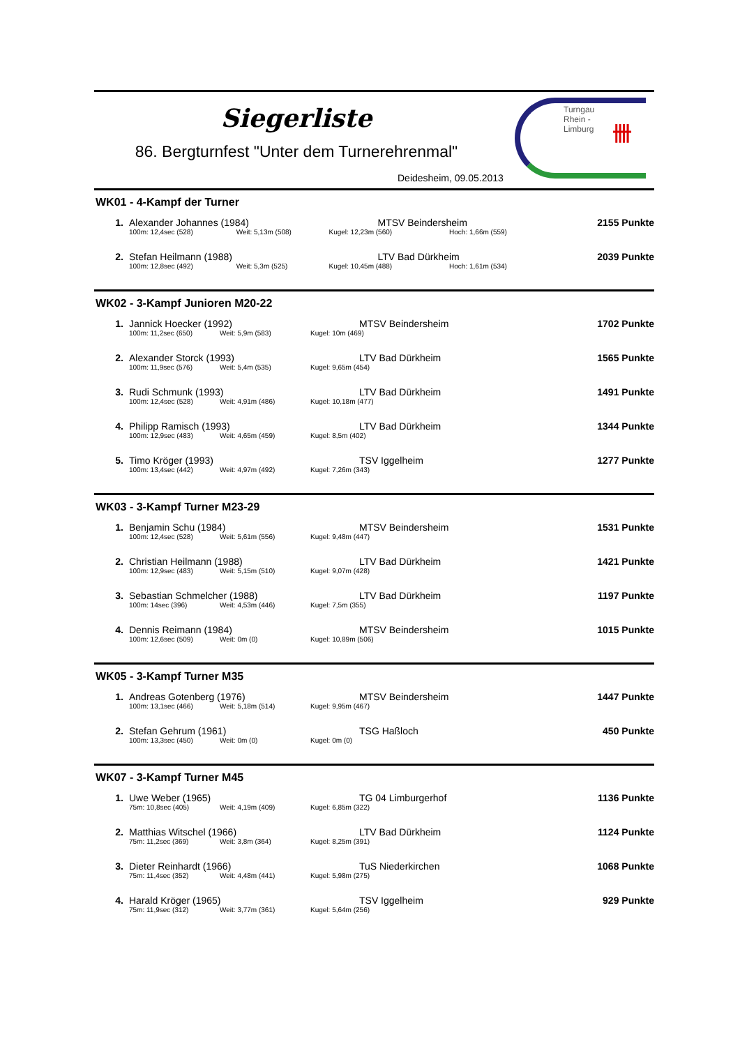Siegerliste
86. Bergturnfest "Unter dem Turnerehrenmal"
Deidesheim, 09.05.2013
Turngau
Rhein -
Limburg
卌
WK01 - 4-Kampf der Turner
| 1. | Alexander Johannes (1984) | | MTSV Beindersheim | | 2155 Punkte |
| | 100m: 12,4sec (528) | Weit: 5,13m (508) | Kugel: 12,23m (560) | Hoch: 1,66m (559) | |
| 2. | Stefan Heilmann (1988) | | LTV Bad Dürkheim | | 2039 Punkte |
| | 100m: 12,8sec (492) | Weit: 5,3m (525) | Kugel: 10,45m (488) | Hoch: 1,61m (534) | |
WK02 - 3-Kampf Junioren M20-22
| 1. | Jannick Hoecker (1992) | | MTSV Beindersheim | | 1702 Punkte |
| | 100m: 11,2sec (650) | Weit: 5,9m (583) | Kugel: 10m (469) | | |
| 2. | Alexander Storck (1993) | | LTV Bad Dürkheim | | 1565 Punkte |
| | 100m: 11,9sec (576) | Weit: 5,4m (535) | Kugel: 9,65m (454) | | |
| 3. | Rudi Schmunk (1993) | | LTV Bad Dürkheim | | 1491 Punkte |
| | 100m: 12,4sec (528) | Weit: 4,91m (486) | Kugel: 10,18m (477) | | |
| 4. | Philipp Ramisch (1993) | | LTV Bad Dürkheim | | 1344 Punkte |
| | 100m: 12,9sec (483) | Weit: 4,65m (459) | Kugel: 8,5m (402) | | |
| 5. | Timo Kröger (1993) | | TSV Iggelheim | | 1277 Punkte |
| | 100m: 13,4sec (442) | Weit: 4,97m (492) | Kugel: 7,26m (343) | | |
WK03 - 3-Kampf Turner M23-29
| 1. | Benjamin Schu (1984) | | MTSV Beindersheim | | 1531 Punkte |
| | 100m: 12,4sec (528) | Weit: 5,61m (556) | Kugel: 9,48m (447) | | |
| 2. | Christian Heilmann (1988) | | LTV Bad Dürkheim | | 1421 Punkte |
| | 100m: 12,9sec (483) | Weit: 5,15m (510) | Kugel: 9,07m (428) | | |
| 3. | Sebastian Schmelcher (1988) | | LTV Bad Dürkheim | | 1197 Punkte |
| | 100m: 14sec (396) | Weit: 4,53m (446) | Kugel: 7,5m (355) | | |
| 4. | Dennis Reimann (1984) | | MTSV Beindersheim | | 1015 Punkte |
| | 100m: 12,6sec (509) | Weit: 0m (0) | Kugel: 10,89m (506) | | |
WK05 - 3-Kampf Turner M35
| 1. | Andreas Gotenberg (1976) | | MTSV Beindersheim | | 1447 Punkte |
| | 100m: 13,1sec (466) | Weit: 5,18m (514) | Kugel: 9,95m (467) | | |
| 2. | Stefan Gehrum (1961) | | TSG Haßloch | | 450 Punkte |
| | 100m: 13,3sec (450) | Weit: 0m (0) | Kugel: 0m (0) | | |
WK07 - 3-Kampf Turner M45
| 1. | Uwe Weber (1965) | | TG 04 Limburgerhof | | 1136 Punkte |
| | 75m: 10,8sec (405) | Weit: 4,19m (409) | Kugel: 6,85m (322) | | |
| 2. | Matthias Witschel (1966) | | LTV Bad Dürkheim | | 1124 Punkte |
| | 75m: 11,2sec (369) | Weit: 3,8m (364) | Kugel: 8,25m (391) | | |
| 3. | Dieter Reinhardt (1966) | | TuS Niederkirchen | | 1068 Punkte |
| | 75m: 11,4sec (352) | Weit: 4,48m (441) | Kugel: 5,98m (275) | | |
| 4. | Harald Kröger (1965) | | TSV Iggelheim | | 929 Punkte |
| | 75m: 11,9sec (312) | Weit: 3,77m (361) | Kugel: 5,64m (256) | | |